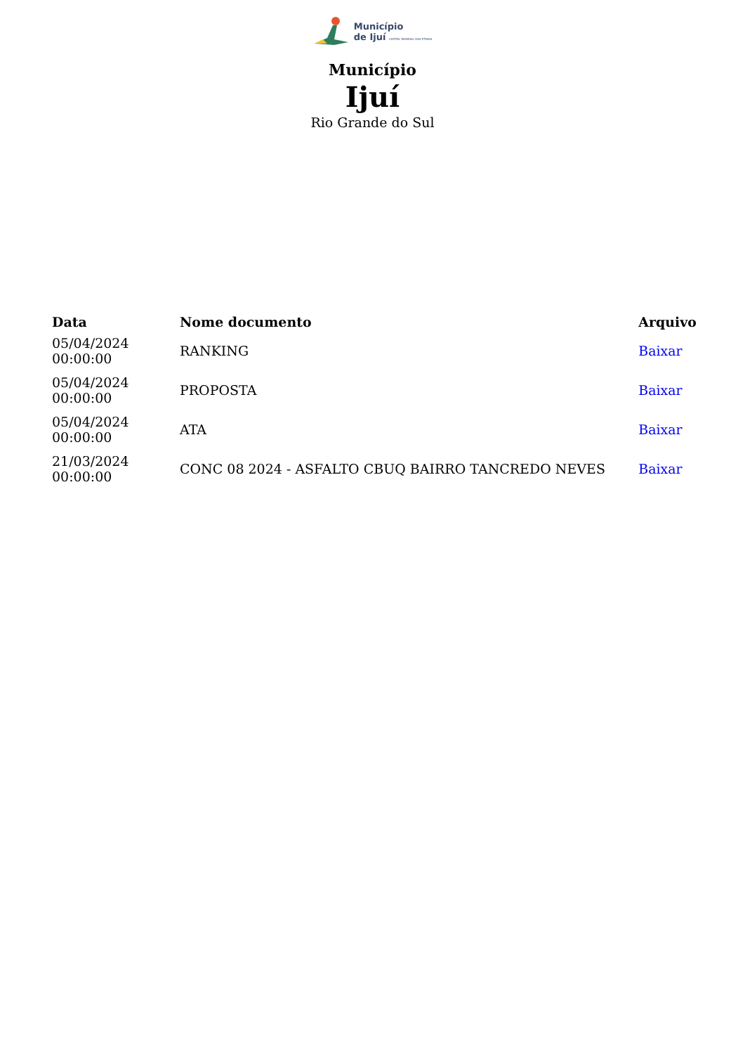Município
de Ijuí CAPITAL MUNDIAL DAS ETNIAS
Município
Ijuí
Rio Grande do Sul
| Data | Nome documento | Arquivo |
| --- | --- | --- |
| 05/04/2024 00:00:00 | RANKING | Baixar |
| 05/04/2024 00:00:00 | PROPOSTA | Baixar |
| 05/04/2024 00:00:00 | ATA | Baixar |
| 21/03/2024 00:00:00 | CONC 08 2024 - ASFALTO CBUQ BAIRRO TANCREDO NEVES | Baixar |